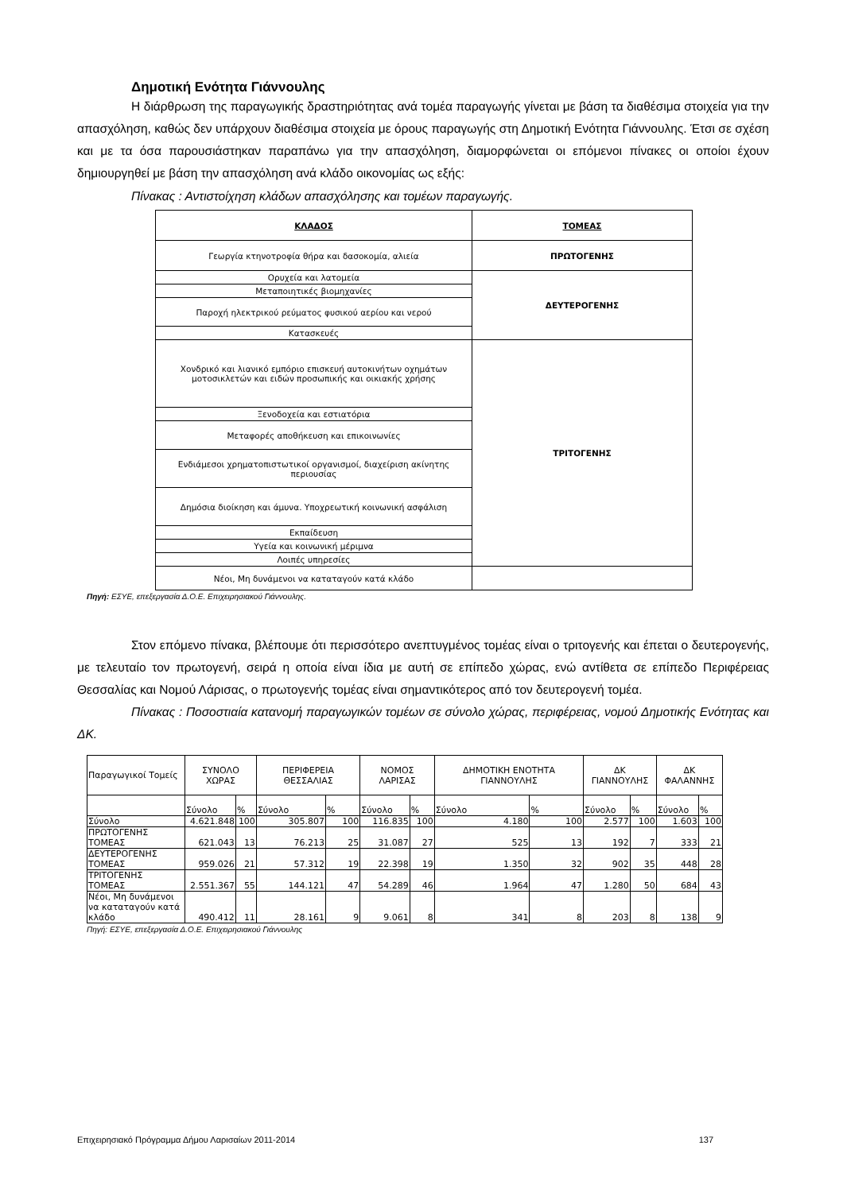Δημοτική Ενότητα Γιάννουλης
Η διάρθρωση της παραγωγικής δραστηριότητας ανά τομέα παραγωγής γίνεται με βάση τα διαθέσιμα στοιχεία για την απασχόληση, καθώς δεν υπάρχουν διαθέσιμα στοιχεία με όρους παραγωγής στη Δημοτική Ενότητα Γιάννουλης. Έτσι σε σχέση και με τα όσα παρουσιάστηκαν παραπάνω για την απασχόληση, διαμορφώνεται οι επόμενοι πίνακες οι οποίοι έχουν δημιουργηθεί με βάση την απασχόληση ανά κλάδο οικονομίας ως εξής:
Πίνακας : Αντιστοίχηση κλάδων απασχόλησης και τομέων παραγωγής.
| ΚΛΑΔΟΣ | ΤΟΜΕΑΣ |
| --- | --- |
| Γεωργία κτηνοτροφία θήρα και δασοκομία, αλιεία | ΠΡΩΤΟΓΕΝΗΣ |
| Ορυχεία και λατομεία | ΔΕΥΤΕΡΟΓΕΝΗΣ |
| Μεταποιητικές βιομηχανίες | |
| Παροχή ηλεκτρικού ρεύματος φυσικού αερίου και νερού | |
| Κατασκευές | |
| Χονδρικό και λιανικό εμπόριο επισκευή αυτοκινήτων οχημάτων μοτοσικλετών και ειδών προσωπικής και οικιακής χρήσης | ΤΡΙΤΟΓΕΝΗΣ |
| Ξενοδοχεία και εστιατόρια | |
| Μεταφορές αποθήκευση και επικοινωνίες | |
| Ενδιάμεσοι χρηματοπιστωτικοί οργανισμοί, διαχείριση ακίνητης περιουσίας | |
| Δημόσια διοίκηση και άμυνα. Υποχρεωτική κοινωνική ασφάλιση | |
| Εκπαίδευση | |
| Υγεία και κοινωνική μέριμνα | |
| Λοιπές υπηρεσίες | |
| Νέοι, Μη δυνάμενοι να καταταγούν κατά κλάδο | |
Πηγή: ΕΣΥΕ, επεξεργασία Δ.Ο.Ε. Επιχειρησιακού Γιάννουλης.
Στον επόμενο πίνακα, βλέπουμε ότι περισσότερο ανεπτυγμένος τομέας είναι ο τριτογενής και έπεται ο δευτερογενής, με τελευταίο τον πρωτογενή, σειρά η οποία είναι ίδια με αυτή σε επίπεδο χώρας, ενώ αντίθετα σε επίπεδο Περιφέρειας Θεσσαλίας και Νομού Λάρισας, ο πρωτογενής τομέας είναι σημαντικότερος από τον δευτερογενή τομέα.
Πίνακας : Ποσοστιαία κατανομή παραγωγικών τομέων σε σύνολο χώρας, περιφέρειας, νομού Δημοτικής Ενότητας και ΔΚ.
| Παραγωγικοί Τομείς | ΣΥΝΟΛΟ ΧΩΡΑΣ | | ΠΕΡΙΦΕΡΕΙΑ ΘΕΣΣΑΛΙΑΣ | | ΝΟΜΟΣ ΛΑΡΙΣΑΣ | | ΔΗΜΟΤΙΚΗ ΕΝΟΤΗΤΑ ΓΙΑΝΝΟΥΛΗΣ | | ΔΚ ΓΙΑΝΝΟΥΛΗΣ | | ΔΚ ΦΑΛΑΝΝΗΣ | |
| | Σύνολο | % | Σύνολο | % | Σύνολο | % | Σύνολο | % | Σύνολο | % | Σύνολο | % |
| Σύνολο | 4.621.848 | 100 | 305.807 | 100 | 116.835 | 100 | 4.180 | 100 | 2.577 | 100 | 1.603 | 100 |
| ΠΡΩΤΟΓΕΝΗΣ ΤΟΜΕΑΣ | 621.043 | 13 | 76.213 | 25 | 31.087 | 27 | 525 | 13 | 192 | 7 | 333 | 21 |
| ΔΕΥΤΕΡΟΓΕΝΗΣ ΤΟΜΕΑΣ | 959.026 | 21 | 57.312 | 19 | 22.398 | 19 | 1.350 | 32 | 902 | 35 | 448 | 28 |
| ΤΡΙΤΟΓΕΝΗΣ ΤΟΜΕΑΣ | 2.551.367 | 55 | 144.121 | 47 | 54.289 | 46 | 1.964 | 47 | 1.280 | 50 | 684 | 43 |
| Νέοι, Μη δυνάμενοι να καταταγούν κατά κλάδο | 490.412 | 11 | 28.161 | 9 | 9.061 | 8 | 341 | 8 | 203 | 8 | 138 | 9 |
Πηγή: ΕΣΥΕ, επεξεργασία Δ.Ο.Ε. Επιχειρησιακού Γιάννουλης
Επιχειρησιακό Πρόγραμμα Δήμου Λαρισαίων 2011-2014 137